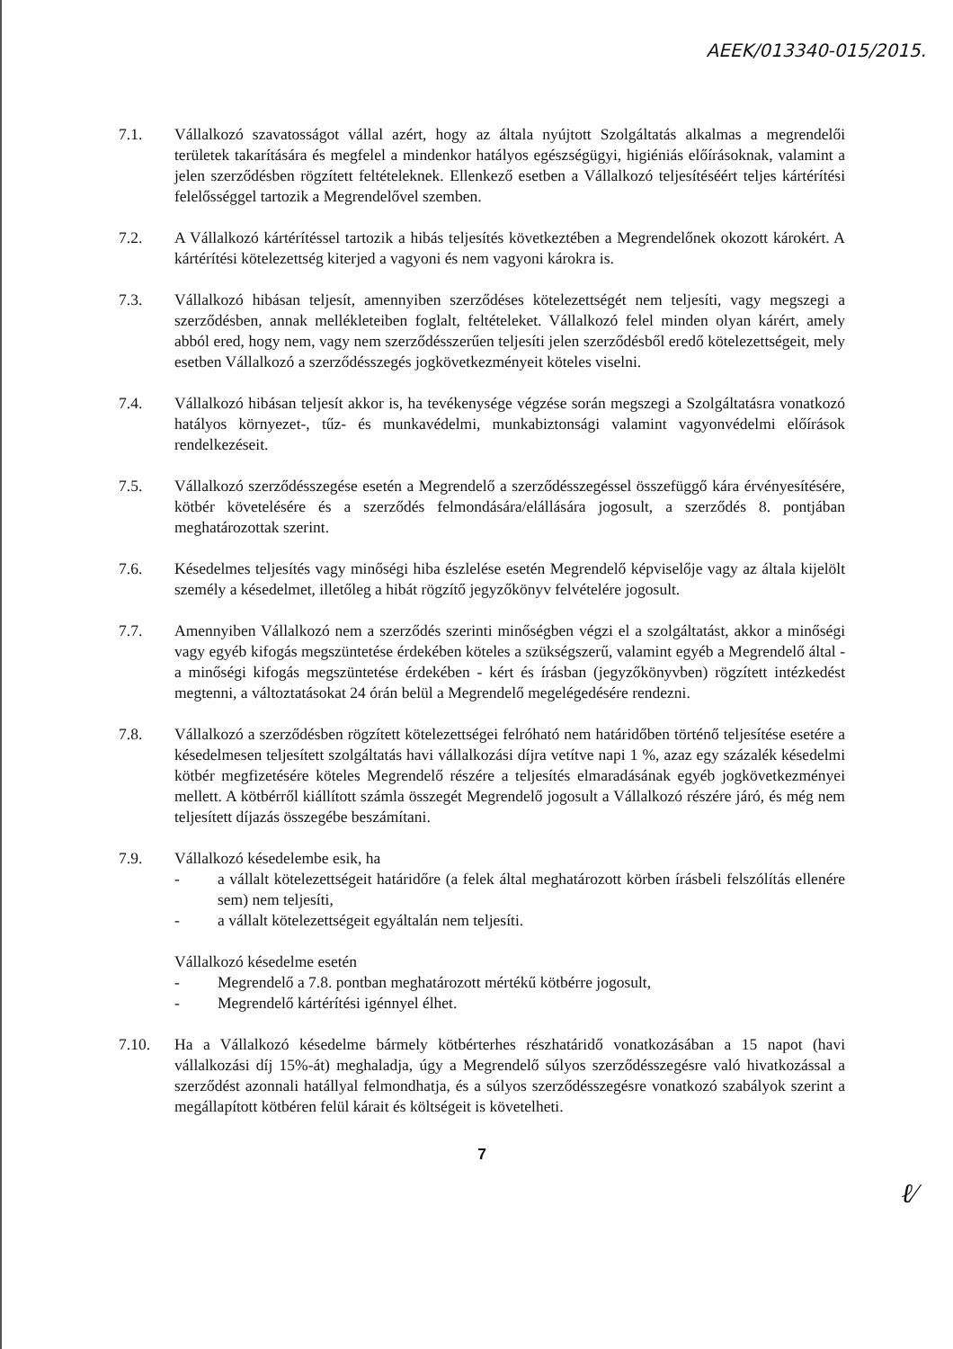AEEK/013340-015/2015.
7.1. Vállalkozó szavatosságot vállal azért, hogy az általa nyújtott Szolgáltatás alkalmas a megrendelői területek takarítására és megfelel a mindenkor hatályos egészségügyi, higiéniás előírásoknak, valamint a jelen szerződésben rögzített feltételeknek. Ellenkező esetben a Vállalkozó teljesítéséért teljes kártérítési felelősséggel tartozik a Megrendelővel szemben.
7.2. A Vállalkozó kártérítéssel tartozik a hibás teljesítés következtében a Megrendelőnek okozott károkért. A kártérítési kötelezettség kiterjed a vagyoni és nem vagyoni károkra is.
7.3. Vállalkozó hibásan teljesít, amennyiben szerződéses kötelezettségét nem teljesíti, vagy megszegi a szerződésben, annak mellékleteiben foglalt, feltételeket. Vállalkozó felel minden olyan kárért, amely abból ered, hogy nem, vagy nem szerződésszerűen teljesíti jelen szerződésből eredő kötelezettségeit, mely esetben Vállalkozó a szerződésszegés jogkövetkezményeit köteles viselni.
7.4. Vállalkozó hibásan teljesít akkor is, ha tevékenysége végzése során megszegi a Szolgáltatásra vonatkozó hatályos környezet-, tűz- és munkavédelmi, munkabiztonsági valamint vagyonvédelmi előírások rendelkezéseit.
7.5. Vállalkozó szerződésszegése esetén a Megrendelő a szerződésszegéssel összefüggő kára érvényesítésére, kötbér követelésére és a szerződés felmondására/elállására jogosult, a szerződés 8. pontjában meghatározottak szerint.
7.6. Késedelmes teljesítés vagy minőségi hiba észlelése esetén Megrendelő képviselője vagy az általa kijelölt személy a késedelmet, illetőleg a hibát rögzítő jegyzőkönyv felvételére jogosult.
7.7. Amennyiben Vállalkozó nem a szerződés szerinti minőségben végzi el a szolgáltatást, akkor a minőségi vagy egyéb kifogás megszüntetése érdekében köteles a szükségszerű, valamint egyéb a Megrendelő által - a minőségi kifogás megszüntetése érdekében - kért és írásban (jegyzőkönyvben) rögzített intézkedést megtenni, a változtatásokat 24 órán belül a Megrendelő megelégedésére rendezni.
7.8. Vállalkozó a szerződésben rögzített kötelezettségei felróható nem határidőben történő teljesítése esetére a késedelmesen teljesített szolgáltatás havi vállalkozási díjra vetítve napi 1 %, azaz egy százalék késedelmi kötbér megfizetésére köteles Megrendelő részére a teljesítés elmaradásának egyéb jogkövetkezményei mellett. A kötbérről kiállított számla összegét Megrendelő jogosult a Vállalkozó részére járó, és még nem teljesített díjazás összegébe beszámítani.
7.9. Vállalkozó késedelembe esik, ha
- a vállalt kötelezettségeit határidőre (a felek által meghatározott körben írásbeli felszólítás ellenére sem) nem teljesíti,
- a vállalt kötelezettségeit egyáltalán nem teljesíti.
Vállalkozó késedelme esetén
- Megrendelő a 7.8. pontban meghatározott mértékű kötbérre jogosult,
- Megrendelő kártérítési igénnyel élhet.
7.10. Ha a Vállalkozó késedelme bármely kötbérterhes részhatáridő vonatkozásában a 15 napot (havi vállalkozási díj 15%-át) meghaladja, úgy a Megrendelő súlyos szerződésszegésre való hivatkozással a szerződést azonnali hatállyal felmondhatja, és a súlyos szerződésszegésre vonatkozó szabályok szerint a megállapított kötbéren felül kárait és költségeit is követelheti.
7
ℓ⁄